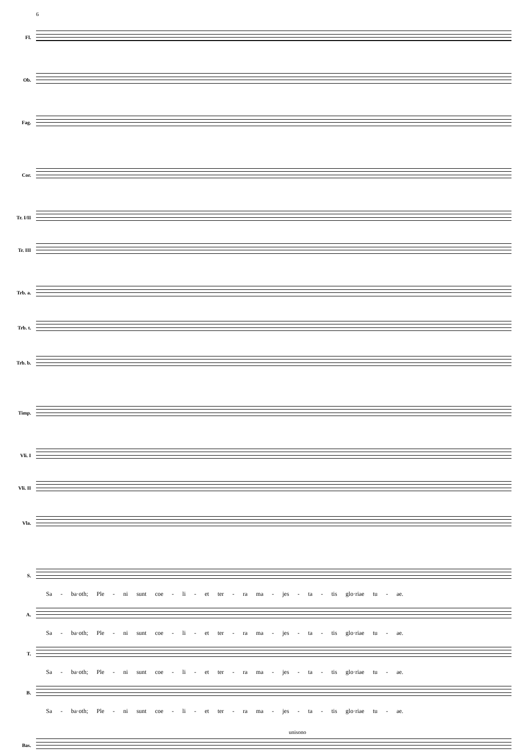6
Fl.
Ob.
Fag.
Cor.
Tr. I/II
Tr. III
Trb. a.
Trb. t.
Trb. b.
Timp.
Vli. I
Vli. II
Vla.
S.
Sa - ba·oth; Ple - ni sunt coe - li - et ter - ra ma - jes - ta - tis glo·riae tu - ae.
A.
Sa - ba·oth; Ple - ni sunt coe - li - et ter - ra ma - jes - ta - tis glo·riae tu - ae.
T.
Sa - ba·oth; Ple - ni sunt coe - li - et ter - ra ma - jes - ta - tis glo·riae tu - ae.
B.
Sa - ba·oth; Ple - ni sunt coe - li - et ter - ra ma - jes - ta - tis glo·riae tu - ae.
unisono
Bas.